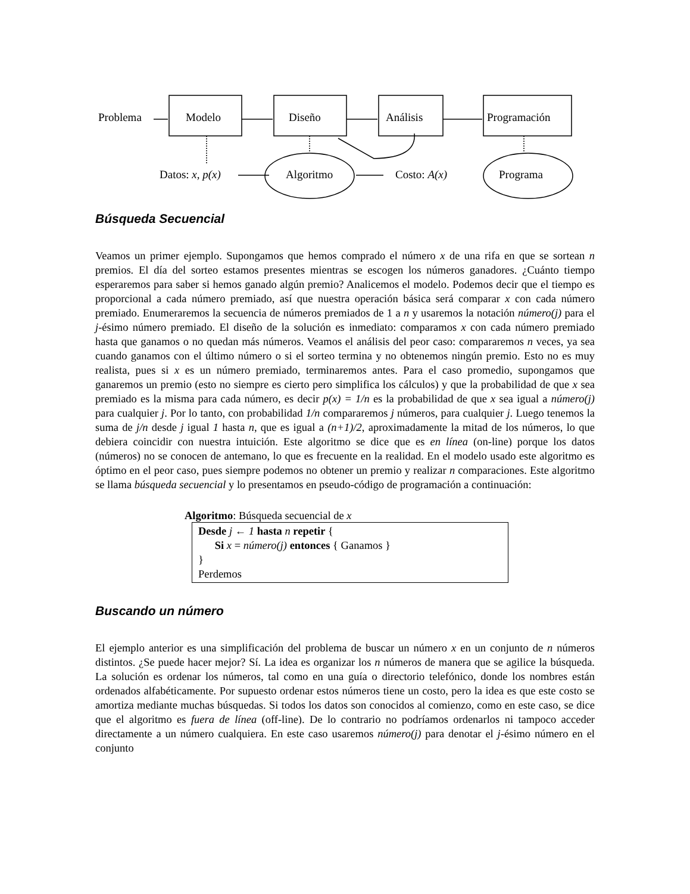Problema Modelo Diseño Análisis Programación
Datos: x, p(x) Algoritmo Costo: A(x) Programa
Búsqueda Secuencial
Veamos un primer ejemplo. Supongamos que hemos comprado el número x de una rifa en que se sortean n premios. El día del sorteo estamos presentes mientras se escogen los números ganadores. ¿Cuánto tiempo esperaremos para saber si hemos ganado algún premio? Analicemos el modelo. Podemos decir que el tiempo es proporcional a cada número premiado, así que nuestra operación básica será comparar x con cada número premiado. Enumeraremos la secuencia de números premiados de 1 a n y usaremos la notación número(j) para el j-ésimo número premiado. El diseño de la solución es inmediato: comparamos x con cada número premiado hasta que ganamos o no quedan más números. Veamos el análisis del peor caso: compararemos n veces, ya sea cuando ganamos con el último número o si el sorteo termina y no obtenemos ningún premio. Esto no es muy realista, pues si x es un número premiado, terminaremos antes. Para el caso promedio, supongamos que ganaremos un premio (esto no siempre es cierto pero simplifica los cálculos) y que la probabilidad de que x sea premiado es la misma para cada número, es decir p(x) = 1/n es la probabilidad de que x sea igual a número(j) para cualquier j. Por lo tanto, con probabilidad 1/n compararemos j números, para cualquier j. Luego tenemos la suma de j/n desde j igual 1 hasta n, que es igual a (n+1)/2, aproximadamente la mitad de los números, lo que debiera coincidir con nuestra intuición. Este algoritmo se dice que es en línea (on-line) porque los datos (números) no se conocen de antemano, lo que es frecuente en la realidad. En el modelo usado este algoritmo es óptimo en el peor caso, pues siempre podemos no obtener un premio y realizar n comparaciones. Este algoritmo se llama búsqueda secuencial y lo presentamos en pseudo-código de programación a continuación:
Algoritmo: Búsqueda secuencial de x
Desde j ← 1 hasta n repetir {
Si x = número(j) entonces { Ganamos }
}
Perdemos
Buscando un número
El ejemplo anterior es una simplificación del problema de buscar un número x en un conjunto de n números distintos. ¿Se puede hacer mejor? Sí. La idea es organizar los n números de manera que se agilice la búsqueda. La solución es ordenar los números, tal como en una guía o directorio telefónico, donde los nombres están ordenados alfabéticamente. Por supuesto ordenar estos números tiene un costo, pero la idea es que este costo se amortiza mediante muchas búsquedas. Si todos los datos son conocidos al comienzo, como en este caso, se dice que el algoritmo es fuera de línea (off-line). De lo contrario no podríamos ordenarlos ni tampoco acceder directamente a un número cualquiera. En este caso usaremos número(j) para denotar el j-ésimo número en el conjunto